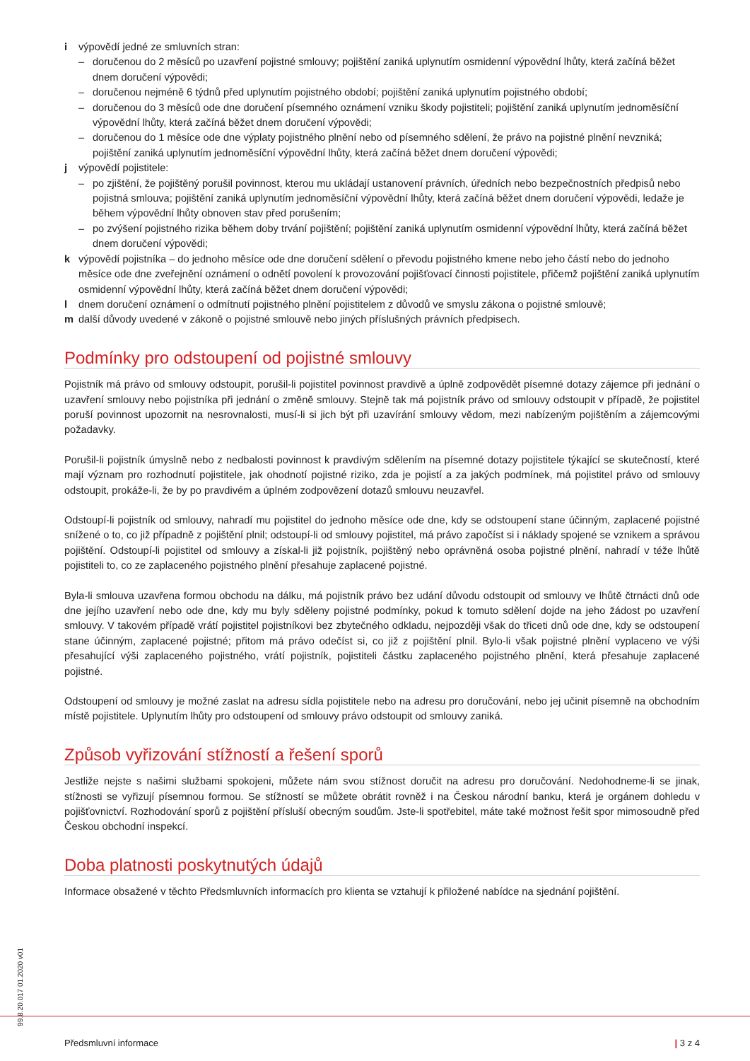i výpovědí jedné ze smluvních stran:
– doručenou do 2 měsíců po uzavření pojistné smlouvy; pojištění zaniká uplynutím osmidenní výpovědní lhůty, která začíná běžet dnem doručení výpovědi;
– doručenou nejméně 6 týdnů před uplynutím pojistného období; pojištění zaniká uplynutím pojistného období;
– doručenou do 3 měsíců ode dne doručení písemného oznámení vzniku škody pojistiteli; pojištění zaniká uplynutím jednoměsíční výpovědní lhůty, která začíná běžet dnem doručení výpovědi;
– doručenou do 1 měsíce ode dne výplaty pojistného plnění nebo od písemného sdělení, že právo na pojistné plnění nevzniká; pojištění zaniká uplynutím jednoměsíční výpovědní lhůty, která začíná běžet dnem doručení výpovědi;
j výpovědí pojistitele:
– po zjištění, že pojištěný porušil povinnost, kterou mu ukládají ustanovení právních, úředních nebo bezpečnostních předpisů nebo pojistná smlouva; pojištění zaniká uplynutím jednoměsíční výpovědní lhůty, která začíná běžet dnem doručení výpovědi, ledaže je během výpovědní lhůty obnoven stav před porušením;
– po zvýšení pojistného rizika během doby trvání pojištění; pojištění zaniká uplynutím osmidenní výpovědní lhůty, která začíná běžet dnem doručení výpovědi;
k výpovědí pojistníka – do jednoho měsíce ode dne doručení sdělení o převodu pojistného kmene nebo jeho částí nebo do jednoho měsíce ode dne zveřejnění oznámení o odnětí povolení k provozování pojišťovací činnosti pojistitele, přičemž pojištění zaniká uplynutím osmidenní výpovědní lhůty, která začíná běžet dnem doručení výpovědi;
l dnem doručení oznámení o odmítnutí pojistného plnění pojistitelem z důvodů ve smyslu zákona o pojistné smlouvě;
m další důvody uvedené v zákoně o pojistné smlouvě nebo jiných příslušných právních předpisech.
Podmínky pro odstoupení od pojistné smlouvy
Pojistník má právo od smlouvy odstoupit, porušil-li pojistitel povinnost pravdivě a úplně zodpovědět písemné dotazy zájemce při jednání o uzavření smlouvy nebo pojistníka při jednání o změně smlouvy. Stejně tak má pojistník právo od smlouvy odstoupit v případě, že pojistitel poruší povinnost upozornit na nesrovnalosti, musí-li si jich být při uzavírání smlouvy vědom, mezi nabízeným pojištěním a zájemcovými požadavky.
Porušil-li pojistník úmyslně nebo z nedbalosti povinnost k pravdivým sdělením na písemné dotazy pojistitele týkající se skutečností, které mají význam pro rozhodnutí pojistitele, jak ohodnotí pojistné riziko, zda je pojistí a za jakých podmínek, má pojistitel právo od smlouvy odstoupit, prokáže-li, že by po pravdivém a úplném zodpovězení dotazů smlouvu neuzavřel.
Odstoupí-li pojistník od smlouvy, nahradí mu pojistitel do jednoho měsíce ode dne, kdy se odstoupení stane účinným, zaplacené pojistné snížené o to, co již případně z pojištění plnil; odstoupí-li od smlouvy pojistitel, má právo započíst si i náklady spojené se vznikem a správou pojištění. Odstoupí-li pojistitel od smlouvy a získal-li již pojistník, pojištěný nebo oprávněná osoba pojistné plnění, nahradí v téže lhůtě pojistiteli to, co ze zaplaceného pojistného plnění přesahuje zaplacené pojistné.
Byla-li smlouva uzavřena formou obchodu na dálku, má pojistník právo bez udání důvodu odstoupit od smlouvy ve lhůtě čtrnácti dnů ode dne jejího uzavření nebo ode dne, kdy mu byly sděleny pojistné podmínky, pokud k tomuto sdělení dojde na jeho žádost po uzavření smlouvy. V takovém případě vrátí pojistitel pojistníkovi bez zbytečného odkladu, nejpozději však do třiceti dnů ode dne, kdy se odstoupení stane účinným, zaplacené pojistné; přitom má právo odečíst si, co již z pojištění plnil. Bylo-li však pojistné plnění vyplaceno ve výši přesahující výši zaplaceného pojistného, vrátí pojistník, pojistiteli částku zaplaceného pojistného plnění, která přesahuje zaplacené pojistné.
Odstoupení od smlouvy je možné zaslat na adresu sídla pojistitele nebo na adresu pro doručování, nebo jej učinit písemně na obchodním místě pojistitele. Uplynutím lhůty pro odstoupení od smlouvy právo odstoupit od smlouvy zaniká.
Způsob vyřizování stížností a řešení sporů
Jestliže nejste s našimi službami spokojeni, můžete nám svou stížnost doručit na adresu pro doručování. Nedohodneme-li se jinak, stížnosti se vyřizují písemnou formou. Se stížností se můžete obrátit rovněž i na Českou národní banku, která je orgánem dohledu v pojišťovnictví. Rozhodování sporů z pojištění přísluší obecným soudům. Jste-li spotřebitel, máte také možnost řešit spor mimosoudně před Českou obchodní inspekcí.
Doba platnosti poskytnutých údajů
Informace obsažené v těchto Předsmluvních informacích pro klienta se vztahují k přiložené nabídce na sjednání pojištění.
99.8.20.017 01.2020 v01
Předsmluvní informace | 3 z 4